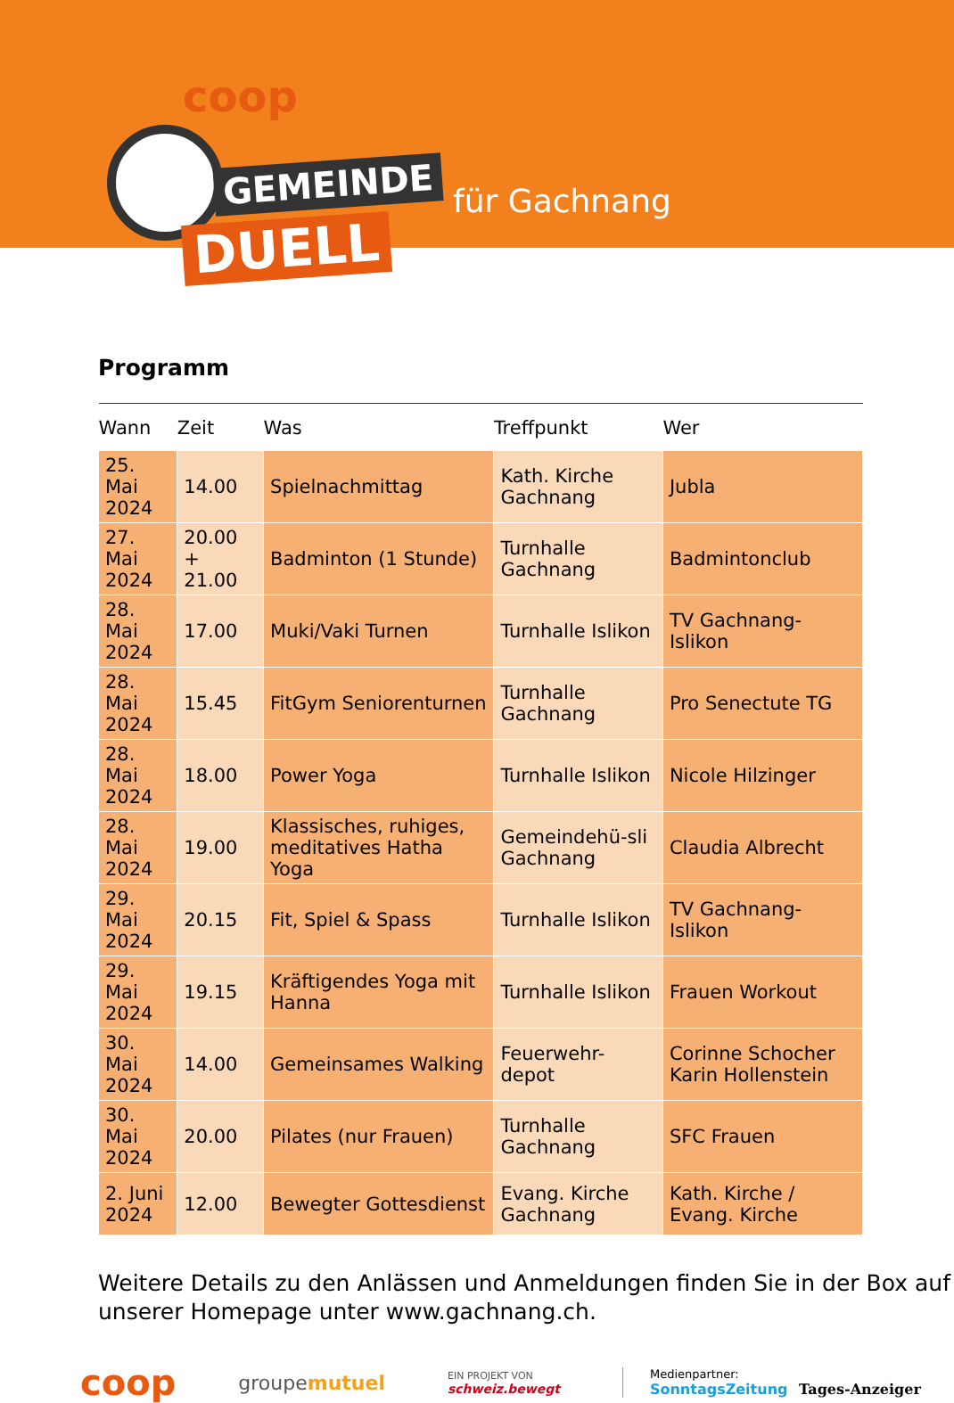coop
GEMEINDE
DUELL
für Gachnang
Programm
| Wann | Zeit | Was | Treffpunkt | Wer |
| --- | --- | --- | --- | --- |
| 25. Mai 2024 | 14.00 | Spielnachmittag | Kath. Kirche Gachnang | Jubla |
| 27. Mai 2024 | 20.00 + 21.00 | Badminton (1 Stunde) | Turnhalle Gachnang | Badmintonclub |
| 28. Mai 2024 | 17.00 | Muki/Vaki Turnen | Turnhalle Islikon | TV Gachnang-Islikon |
| 28. Mai 2024 | 15.45 | FitGym Seniorenturnen | Turnhalle Gachnang | Pro Senectute TG |
| 28. Mai 2024 | 18.00 | Power Yoga | Turnhalle Islikon | Nicole Hilzinger |
| 28. Mai 2024 | 19.00 | Klassisches, ruhiges, meditatives Hatha Yoga | Gemeindehü-sli Gachnang | Claudia Albrecht |
| 29. Mai 2024 | 20.15 | Fit, Spiel & Spass | Turnhalle Islikon | TV Gachnang-Islikon |
| 29. Mai 2024 | 19.15 | Kräftigendes Yoga mit Hanna | Turnhalle Islikon | Frauen Workout |
| 30. Mai 2024 | 14.00 | Gemeinsames Walking | Feuerwehr-depot | Corinne Schocher Karin Hollenstein |
| 30. Mai 2024 | 20.00 | Pilates (nur Frauen) | Turnhalle Gachnang | SFC Frauen |
| 2. Juni 2024 | 12.00 | Bewegter Gottesdienst | Evang. Kirche Gachnang | Kath. Kirche / Evang. Kirche |
Weitere Details zu den Anlässen und Anmeldungen finden Sie in der Box auf unserer Homepage unter www.gachnang.ch.
coop groupemutuel EIN PROJEKT VON
schweiz.bewegt Medienpartner:
SonntagsZeitung Tages-Anzeiger